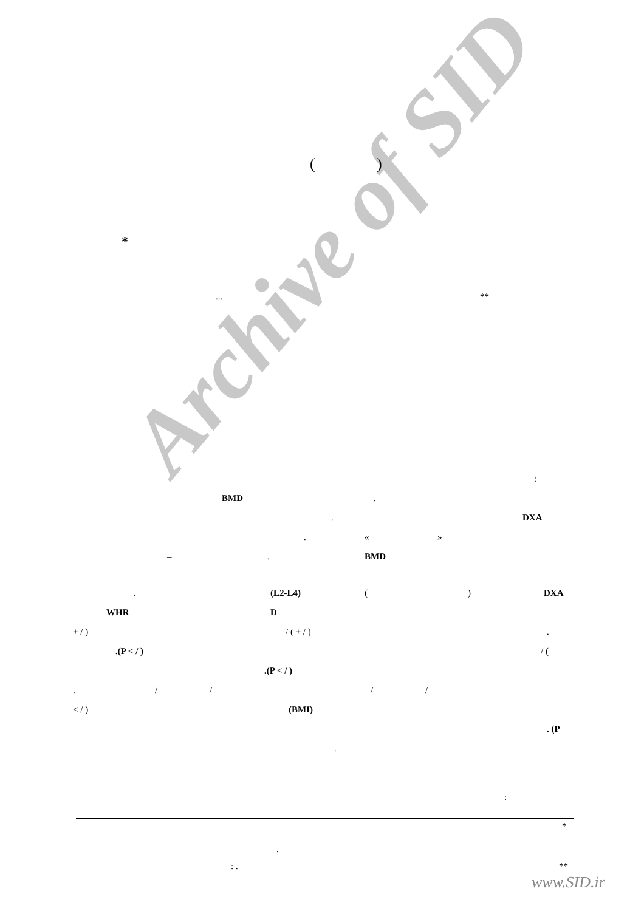Archive of SID
()
*
... **
:
BMD.
. DXA
. « »
–. BMD
. (L2-L4) () DXA
WHR D
+ / ) / ( + / ).
.(P < / ) / (
.(P < / )
. / / / /
< / ) (BMI)
. (P
.
:
*
.
: . **
www.SID.ir